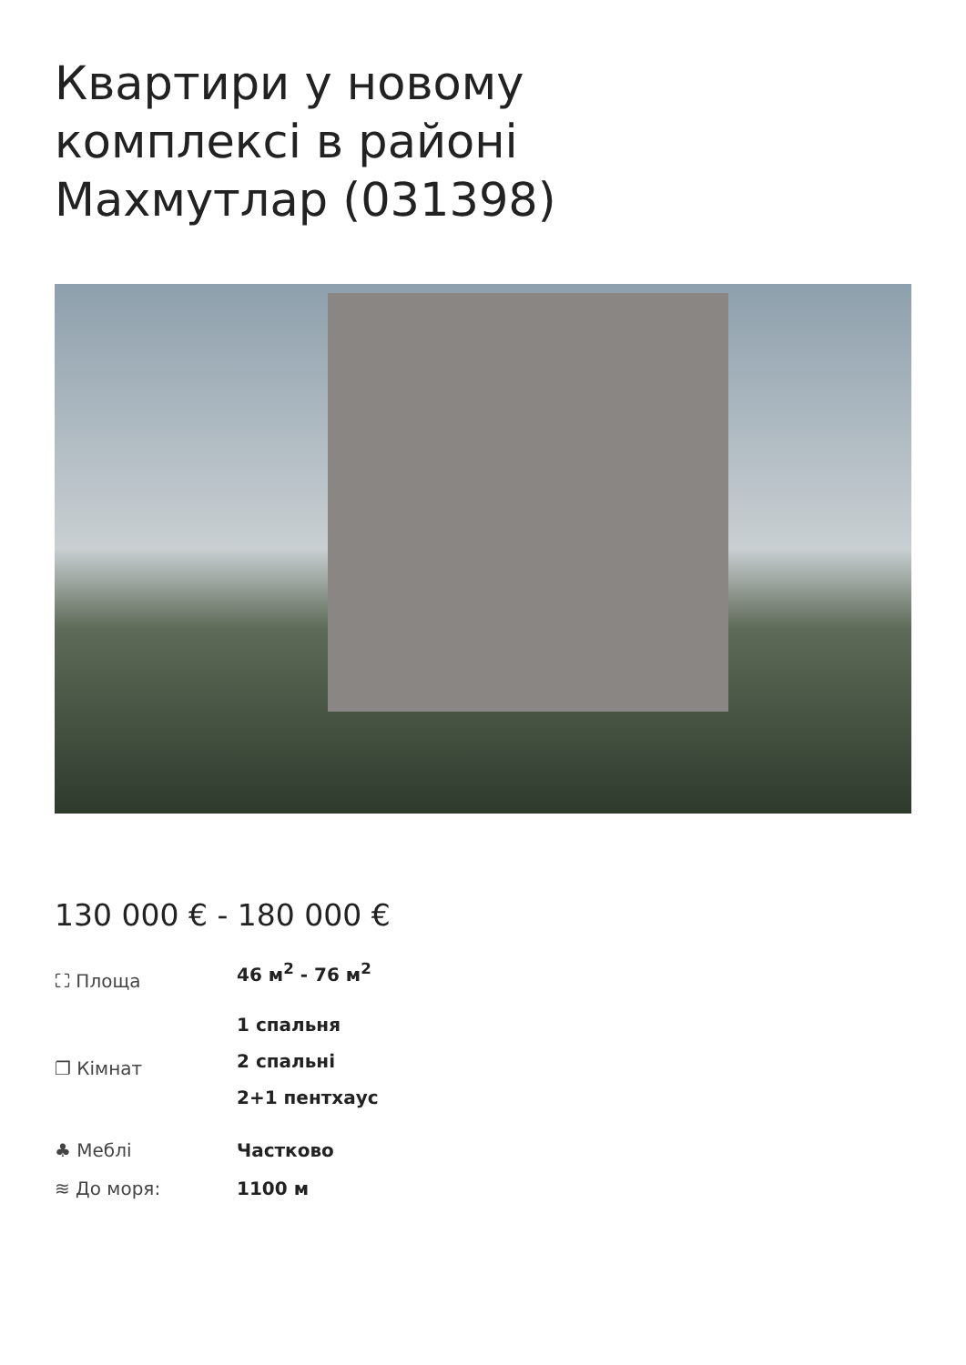Квартири у новому комплексі в районі Махмутлар (031398)
130 000 € - 180 000 €
⛶ Площа 46 м<sup>2</sup> - 76 м<sup>2</sup>
❐ Кімнат
1 спальня
2 спальні
2+1 пентхаус
♣ Меблі Частково
≋ До моря: 1100 м